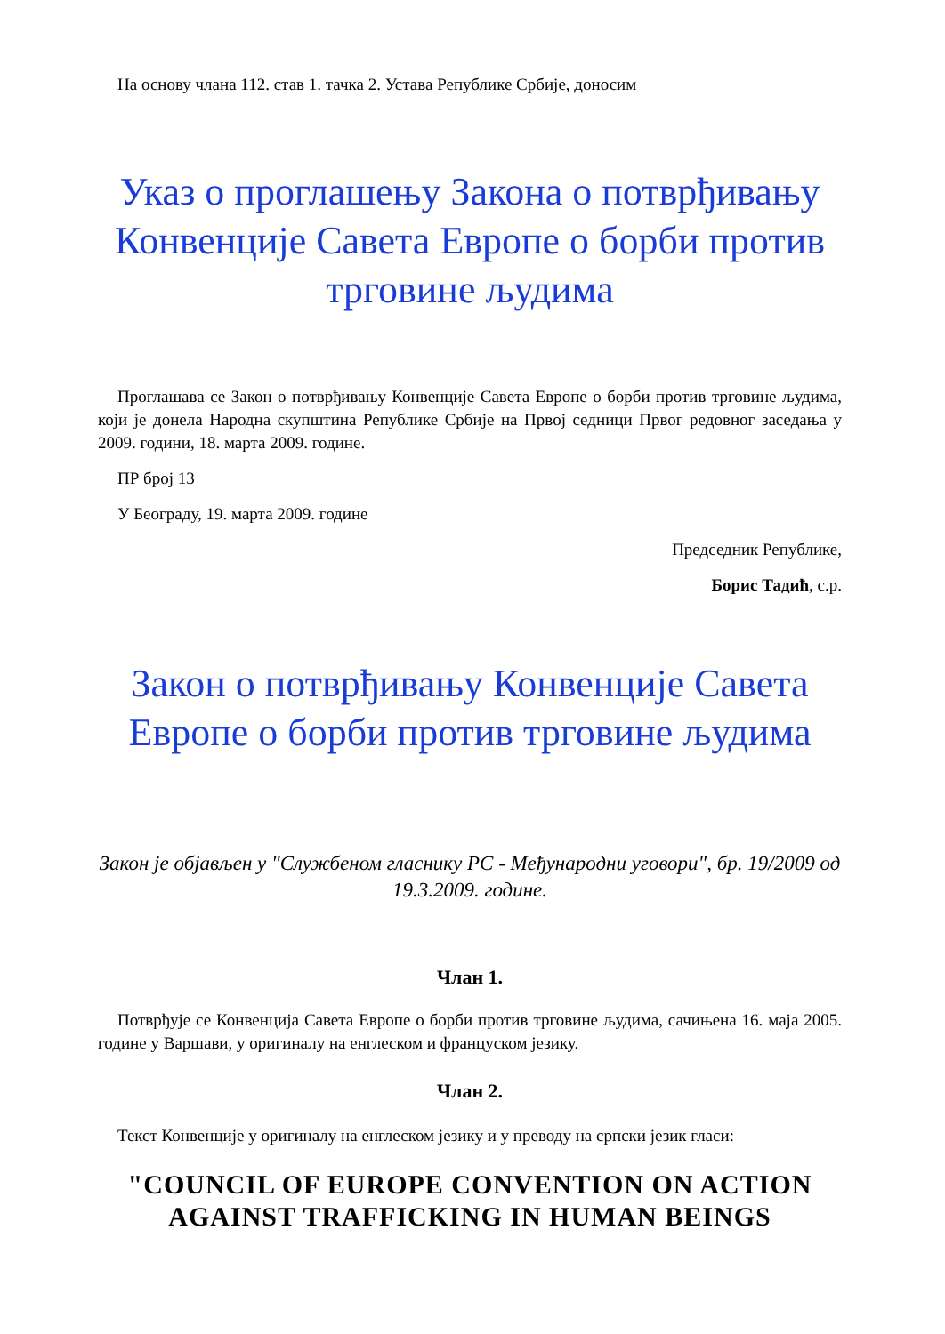На основу члана 112. став 1. тачка 2. Устава Републике Србије, доносим
Указ о проглашењу Закона о потврђивању Конвенције Савета Европе о борби против трговине људима
Проглашава се Закон о потврђивању Конвенције Савета Европе о борби против трговине људима, који је донела Народна скупштина Републике Србије на Првој седници Првог редовног заседања у 2009. години, 18. марта 2009. године.
ПР број 13
У Београду, 19. марта 2009. године
Председник Републике,
Борис Тадић, с.р.
Закон о потврђивању Конвенције Савета Европе о борби против трговине људима
Закон је објављен у "Службеном гласнику РС - Међународни уговори", бр. 19/2009 од 19.3.2009. године.
Члан 1.
Потврђује се Конвенција Савета Европе о борби против трговине људима, сачињена 16. маја 2005. године у Варшави, у оригиналу на енглеском и француском језику.
Члан 2.
Текст Конвенције у оригиналу на енглеском језику и у преводу на српски језик гласи:
"COUNCIL OF EUROPE CONVENTION ON ACTION AGAINST TRAFFICKING IN HUMAN BEINGS